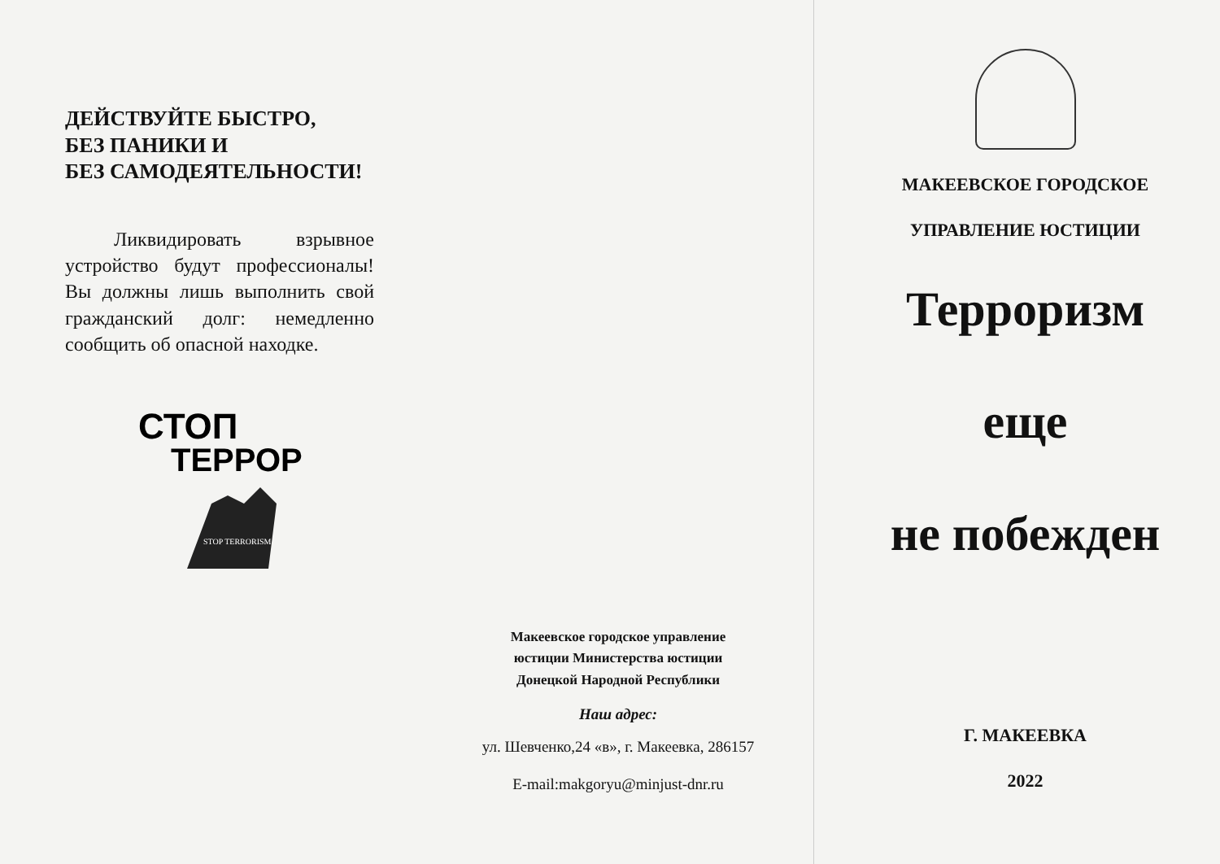ДЕЙСТВУЙТЕ БЫСТРО,
БЕЗ ПАНИКИ И
БЕЗ САМОДЕЯТЕЛЬНОСТИ!
Ликвидировать взрывное устройство будут профессионалы! Вы должны лишь выполнить свой гражданский долг: немедленно сообщить об опасной находке.
СТОП
ТЕРРОР
STOP TERRORISM
Макеевское городское управление
юстиции Министерства юстиции
Донецкой Народной Республики
Наш адрес:
ул. Шевченко,24 «в», г. Макеевка, 286157
E-mail:makgoryu@minjust-dnr.ru
МАКЕЕВСКОЕ ГОРОДСКОЕ
УПРАВЛЕНИЕ ЮСТИЦИИ
Терроризм
еще
не побежден
Г. МАКЕЕВКА
2022